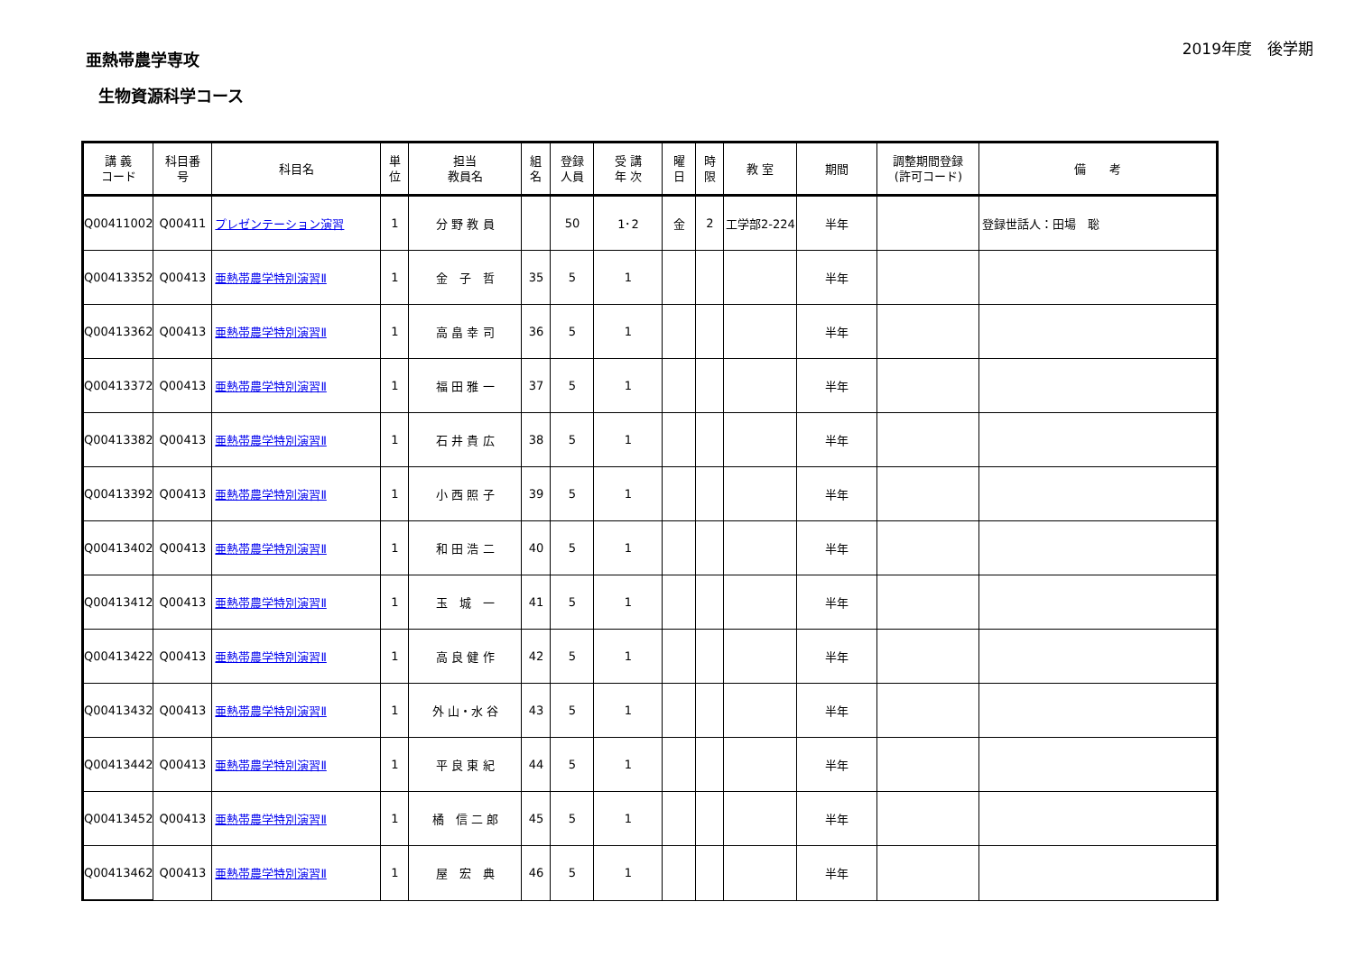亜熱帯農学専攻
生物資源科学コース
2019年度　後学期
| 講 義 コード | 科目番 号 | 科目名 | 単 位 | 担当 教員名 | 組 名 | 登録 人員 | 受 講 年 次 | 曜 日 | 時 限 | 教 室 | 期間 | 調整期間登録 (許可コード) | 備 考 |
| --- | --- | --- | --- | --- | --- | --- | --- | --- | --- | --- | --- | --- | --- |
| Q00411002 | Q00411 | プレゼンテーション演習 | 1 | 分 野 教 員 | | 50 | 1･2 | 金 | 2 | 工学部2-224 | 半年 | | 登録世話人：田場 聡 |
| Q00413352 | Q00413 | 亜熱帯農学特別演習Ⅱ | 1 | 金 子 哲 | 35 | 5 | 1 | | | | 半年 | | |
| Q00413362 | Q00413 | 亜熱帯農学特別演習Ⅱ | 1 | 高 畠 幸 司 | 36 | 5 | 1 | | | | 半年 | | |
| Q00413372 | Q00413 | 亜熱帯農学特別演習Ⅱ | 1 | 福 田 雅 一 | 37 | 5 | 1 | | | | 半年 | | |
| Q00413382 | Q00413 | 亜熱帯農学特別演習Ⅱ | 1 | 石 井 貴 広 | 38 | 5 | 1 | | | | 半年 | | |
| Q00413392 | Q00413 | 亜熱帯農学特別演習Ⅱ | 1 | 小 西 照 子 | 39 | 5 | 1 | | | | 半年 | | |
| Q00413402 | Q00413 | 亜熱帯農学特別演習Ⅱ | 1 | 和 田 浩 二 | 40 | 5 | 1 | | | | 半年 | | |
| Q00413412 | Q00413 | 亜熱帯農学特別演習Ⅱ | 1 | 玉 城 一 | 41 | 5 | 1 | | | | 半年 | | |
| Q00413422 | Q00413 | 亜熱帯農学特別演習Ⅱ | 1 | 高 良 健 作 | 42 | 5 | 1 | | | | 半年 | | |
| Q00413432 | Q00413 | 亜熱帯農学特別演習Ⅱ | 1 | 外 山・水 谷 | 43 | 5 | 1 | | | | 半年 | | |
| Q00413442 | Q00413 | 亜熱帯農学特別演習Ⅱ | 1 | 平 良 東 紀 | 44 | 5 | 1 | | | | 半年 | | |
| Q00413452 | Q00413 | 亜熱帯農学特別演習Ⅱ | 1 | 橘 信 二 郎 | 45 | 5 | 1 | | | | 半年 | | |
| Q00413462 | Q00413 | 亜熱帯農学特別演習Ⅱ | 1 | 屋 宏 典 | 46 | 5 | 1 | | | | 半年 | | |